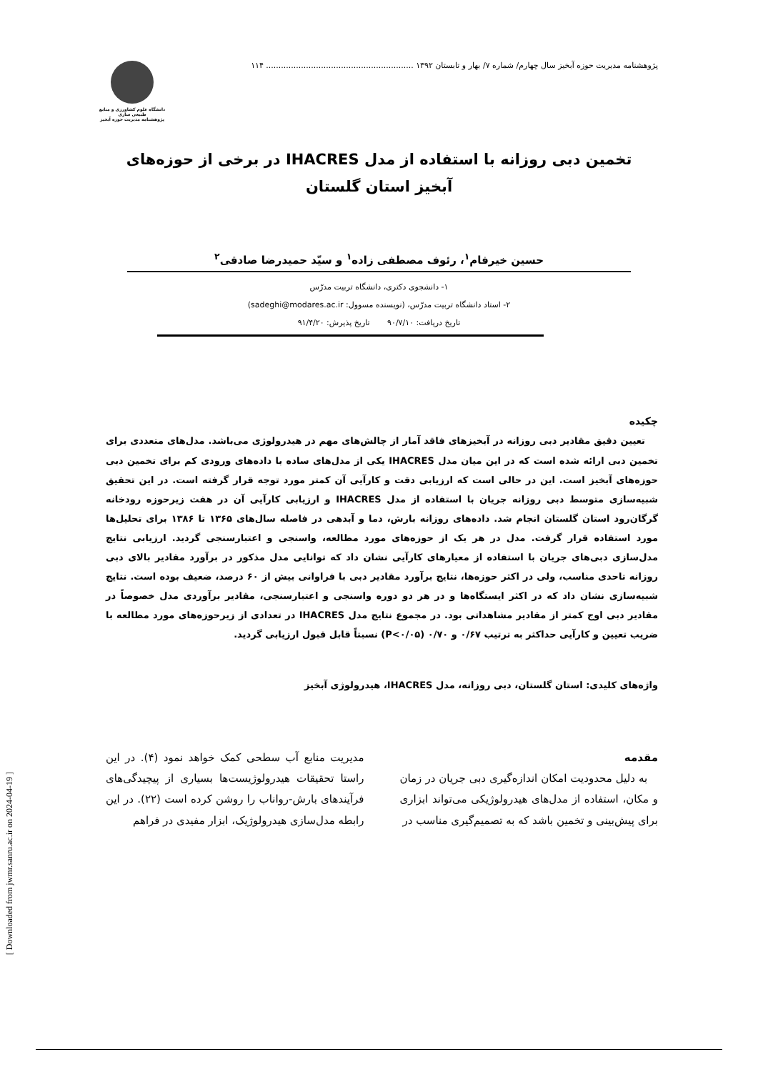پژوهشنامه مدیریت حوزه آبخیز سال چهارم/ شماره ۷/ بهار و تابستان ۱۳۹۲ ........................................................... ۱۱۴
دانشگاه علوم کشاورزی و منابع طبیعی ساری
پژوهشنامه مدیریت حوزه آبخیز
تخمین دبی روزانه با استفاده از مدل IHACRES در برخی از حوزه‌های آبخیز استان گلستان
حسین خیرفام<sup>۱</sup>، رئوف مصطفی زاده<sup>۱</sup> و سیّد حمیدرضا صادقی<sup>۲</sup>
۱- دانشجوی دکتری، دانشگاه تربیت مدرّس
۲- استاد دانشگاه تربیت مدرّس، (نویسنده مسوول: sadeghi@modares.ac.ir)
تاریخ دریافت: ۹۰/۷/۱۰ تاریخ پذیرش: ۹۱/۴/۲۰
چکیده
تعیین دقیق مقادیر دبی روزانه در آبخیزهای فاقد آمار از چالش‌های مهم در هیدرولوژی می‌باشد. مدل‌های متعددی برای تخمین دبی ارائه شده است که در این میان مدل IHACRES یکی از مدل‌های ساده با داده‌های ورودی کم برای تخمین دبی حوزه‌های آبخیز است. این در حالی است که ارزیابی دقت و کارآیی آن کمتر مورد توجه قرار گرفته است. در این تحقیق شبیه‌سازی متوسط دبی روزانه جریان با استفاده از مدل IHACRES و ارزیابی کارآیی آن در هفت زیرحوزه رودخانه گرگان‌رود استان گلستان انجام شد. داده‌های روزانه بارش، دما و آبدهی در فاصله سال‌های ۱۳۶۵ تا ۱۳۸۶ برای تحلیل‌ها مورد استفاده قرار گرفت. مدل در هر یک از حوزه‌های مورد مطالعه، واسنجی و اعتبارسنجی گردید. ارزیابی نتایج مدل‌سازی دبی‌های جریان با استفاده از معیارهای کارآیی نشان داد که توانایی مدل مذکور در برآورد مقادیر بالای دبی روزانه تاحدی مناسب، ولی در اکثر حوزه‌ها، نتایج برآورد مقادیر دبی با فراوانی بیش از ۶۰ درصد، ضعیف بوده است. نتایج شبیه‌سازی نشان داد که در اکثر ایستگاه‌ها و در هر دو دوره واسنجی و اعتبارسنجی، مقادیر برآوردی مدل خصوصاً در مقادیر دبی اوج کمتر از مقادیر مشاهداتی بود. در مجموع نتایج مدل IHACRES در تعدادی از زیرحوزه‌های مورد مطالعه با ضریب تعیین و کارآیی حداکثر به ترتیب ۰/۶۷ و ۰/۷۰ (P<۰/۰۵) نسبتاً قابل قبول ارزیابی گردید.
واژه‌های کلیدی: استان گلستان، دبی روزانه، مدل IHACRES، هیدرولوژی آبخیز
مقدمه
به دلیل محدودیت امکان اندازه‌گیری دبی جریان در زمان و مکان، استفاده از مدل‌های هیدرولوژیکی می‌تواند ابزاری برای پیش‌بینی و تخمین باشد که به تصمیم‌گیری مناسب در
مدیریت منابع آب سطحی کمک خواهد نمود (۴). در این راستا تحقیقات هیدرولوژیست‌ها بسیاری از پیچیدگی‌های فرآیندهای بارش-رواناب را روشن کرده است (۲۲). در این رابطه مدل‌سازی هیدرولوژیک، ابزار مفیدی در فراهم
[ Downloaded from jwmr.sanru.ac.ir on 2024-04-19 ]